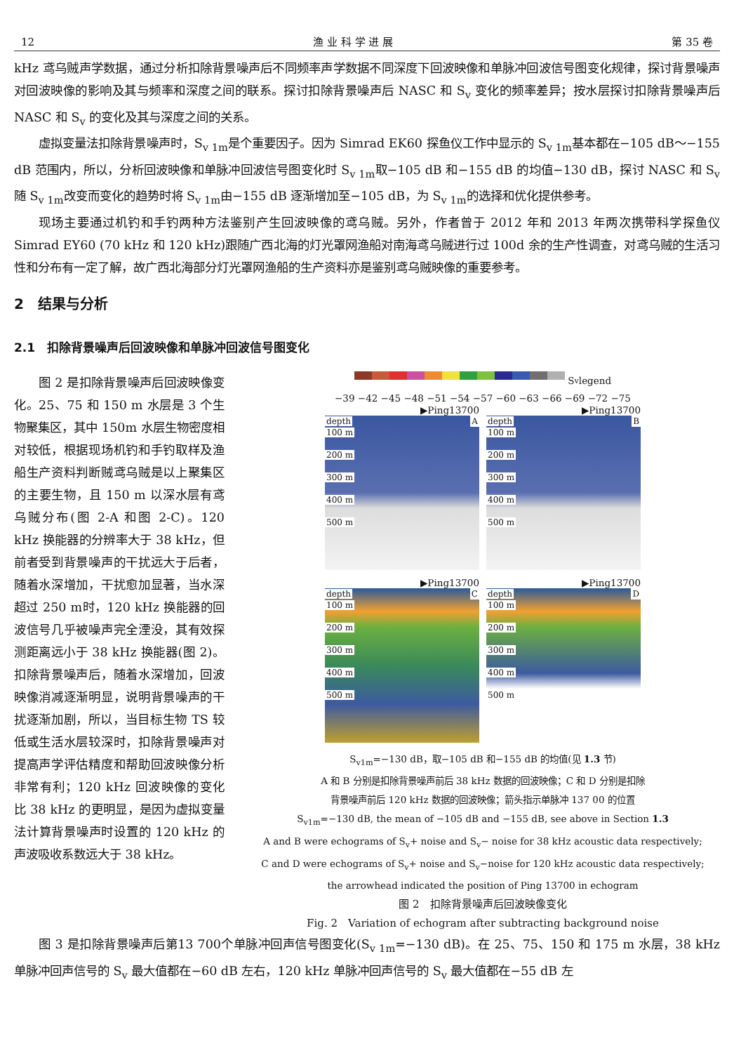12 渔 业 科 学 进 展 第 35 卷
kHz 鸢乌贼声学数据，通过分析扣除背景噪声后不同频率声学数据不同深度下回波映像和单脉冲回波信号图变化规律，探讨背景噪声对回波映像的影响及其与频率和深度之间的联系。探讨扣除背景噪声后 NASC 和 S<sub>v</sub> 变化的频率差异；按水层探讨扣除背景噪声后 NASC 和 S<sub>v</sub> 的变化及其与深度之间的关系。
虚拟变量法扣除背景噪声时，S<sub>v 1m</sub>是个重要因子。因为 Simrad EK60 探鱼仪工作中显示的 S<sub>v 1m</sub>基本都在−105 dB～−155 dB 范围内，所以，分析回波映像和单脉冲回波信号图变化时 S<sub>v 1m</sub>取−105 dB 和−155 dB 的均值−130 dB，探讨 NASC 和 S<sub>v</sub> 随 S<sub>v 1m</sub>改变而变化的趋势时将 S<sub>v 1m</sub>由−155 dB 逐渐增加至−105 dB，为 S<sub>v 1m</sub>的选择和优化提供参考。
现场主要通过机钓和手钓两种方法鉴别产生回波映像的鸢乌贼。另外，作者曾于 2012 年和 2013 年两次携带科学探鱼仪 Simrad EY60 (70 kHz 和 120 kHz)跟随广西北海的灯光罩网渔船对南海鸢乌贼进行过 100d 余的生产性调查，对鸢乌贼的生活习性和分布有一定了解，故广西北海部分灯光罩网渔船的生产资料亦是鉴别鸢乌贼映像的重要参考。
2　结果与分析
2.1　扣除背景噪声后回波映像和单脉冲回波信号图变化
图 2 是扣除背景噪声后回波映像变化。25、75 和 150 m 水层是 3 个生物聚集区，其中 150m 水层生物密度相对较低，根据现场机钓和手钓取样及渔船生产资料判断贼鸢乌贼是以上聚集区的主要生物，且 150 m 以深水层有鸢乌贼分布(图 2-A 和图 2-C)。120 kHz 换能器的分辨率大于 38 kHz，但前者受到背景噪声的干扰远大于后者，随着水深增加，干扰愈加显著，当水深超过 250 m时，120 kHz 换能器的回波信号几乎被噪声完全湮没，其有效探测距离远小于 38 kHz 换能器(图 2)。扣除背景噪声后，随着水深增加，回波映像消减逐渐明显，说明背景噪声的干扰逐渐加剧，所以，当目标生物 TS 较低或生活水层较深时，扣除背景噪声对提高声学评估精度和帮助回波映像分析非常有利；120 kHz 回波映像的变化比 38 kHz 的更明显，是因为虚拟变量法计算背景噪声时设置的 120 kHz 的声波吸收系数远大于 38 kHz。
S<sub>v</sub> legend
−39 −42 −45 −48 −51 −54 −57 −60 −63 −66 −69 −72 −75
▶Ping13700
depth A
100 m
200 m
300 m
400 m
500 m
▶Ping13700
depth B
100 m
200 m
300 m
400 m
500 m
▶Ping13700
depth C
100 m
200 m
300 m
400 m
500 m
▶Ping13700
depth D
100 m
200 m
300 m
400 m
500 m
S<sub>v1m</sub>=−130 dB，取−105 dB 和−155 dB 的均值(见 1.3 节)
A 和 B 分别是扣除背景噪声前后 38 kHz 数据的回波映像；C 和 D 分别是扣除
背景噪声前后 120 kHz 数据的回波映像；箭头指示单脉冲 137 00 的位置
S<sub>v1m</sub>=−130 dB, the mean of −105 dB and −155 dB, see above in Section 1.3
A and B were echograms of S<sub>v</sub>+ noise and S<sub>v</sub>− noise for 38 kHz acoustic data respectively;
C and D were echograms of S<sub>v</sub>+ noise and S<sub>v</sub>−noise for 120 kHz acoustic data respectively;
the arrowhead indicated the position of Ping 13700 in echogram
图 2　扣除背景噪声后回波映像变化
Fig. 2　Variation of echogram after subtracting background noise
图 3 是扣除背景噪声后第13 700个单脉冲回声信号图变化(S<sub>v 1m</sub>=−130 dB)。在 25、75、150 和 175 m 水层，38 kHz 单脉冲回声信号的 S<sub>v</sub> 最大值都在−60 dB 左右，120 kHz 单脉冲回声信号的 S<sub>v</sub> 最大值都在−55 dB 左